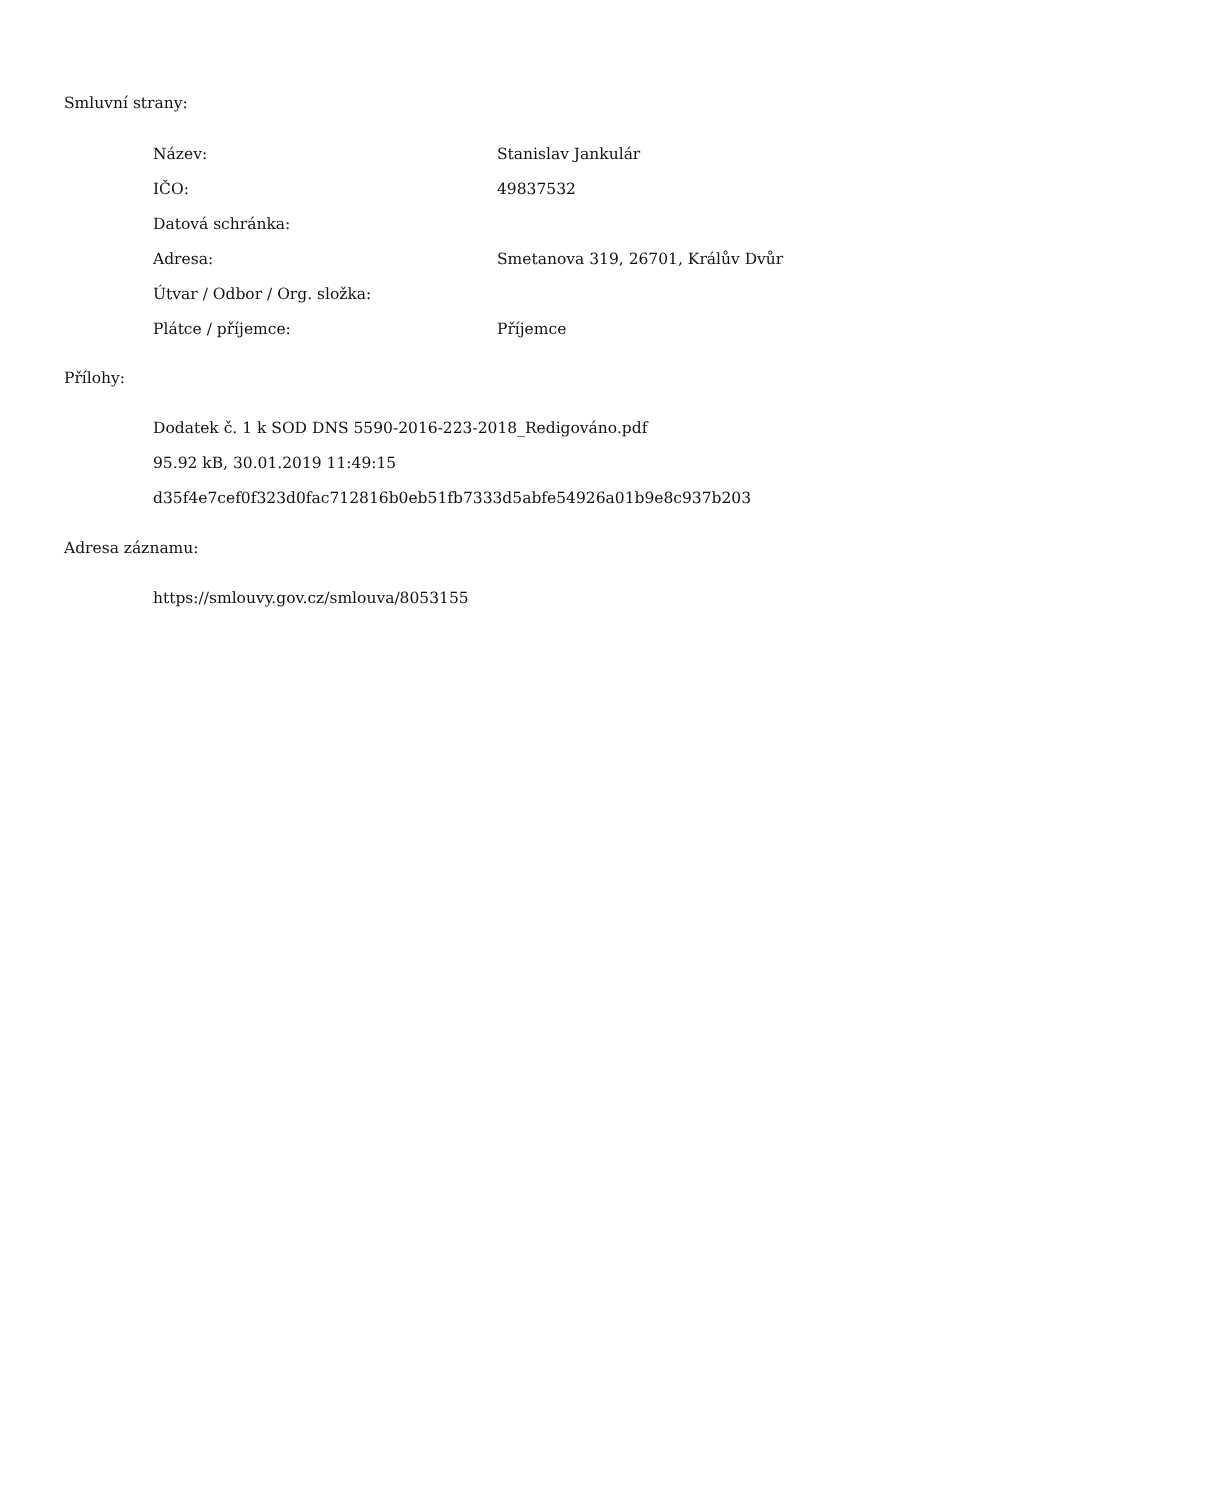Smluvní strany:
| Název: | Stanislav Jankulár |
| IČO: | 49837532 |
| Datová schránka: | |
| Adresa: | Smetanova 319, 26701, Králův Dvůr |
| Útvar / Odbor / Org. složka: | |
| Plátce / příjemce: | Příjemce |
Přílohy:
Dodatek č. 1 k SOD DNS 5590-2016-223-2018_Redigováno.pdf
95.92 kB, 30.01.2019 11:49:15
d35f4e7cef0f323d0fac712816b0eb51fb7333d5abfe54926a01b9e8c937b203
Adresa záznamu:
https://smlouvy.gov.cz/smlouva/8053155